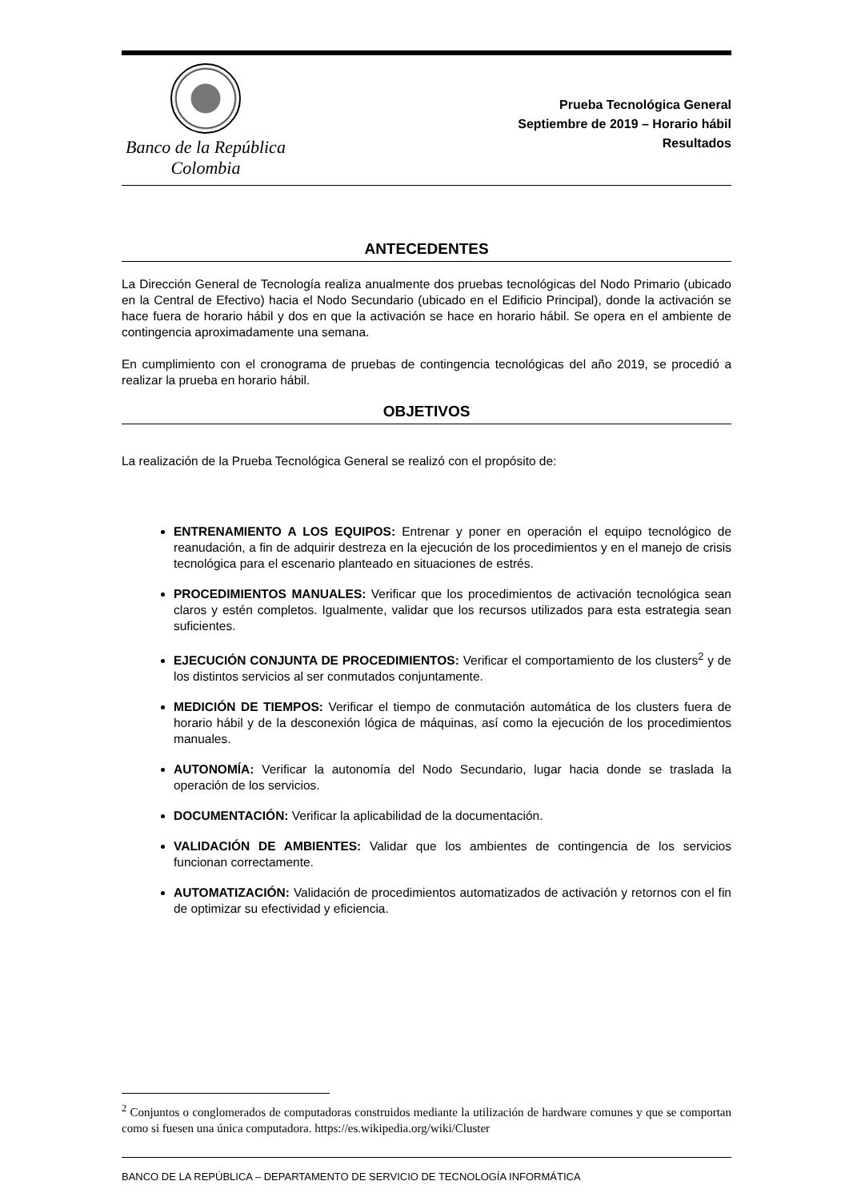Banco de la República
Colombia
Prueba Tecnológica General
Septiembre de 2019 – Horario hábil
Resultados
ANTECEDENTES
La Dirección General de Tecnología realiza anualmente dos pruebas tecnológicas del Nodo Primario (ubicado en la Central de Efectivo) hacia el Nodo Secundario (ubicado en el Edificio Principal), donde la activación se hace fuera de horario hábil y dos en que la activación se hace en horario hábil. Se opera en el ambiente de contingencia aproximadamente una semana.
En cumplimiento con el cronograma de pruebas de contingencia tecnológicas del año 2019, se procedió a realizar la prueba en horario hábil.
OBJETIVOS
La realización de la Prueba Tecnológica General se realizó con el propósito de:
ENTRENAMIENTO A LOS EQUIPOS: Entrenar y poner en operación el equipo tecnológico de reanudación, a fin de adquirir destreza en la ejecución de los procedimientos y en el manejo de crisis tecnológica para el escenario planteado en situaciones de estrés.
PROCEDIMIENTOS MANUALES: Verificar que los procedimientos de activación tecnológica sean claros y estén completos. Igualmente, validar que los recursos utilizados para esta estrategia sean suficientes.
EJECUCIÓN CONJUNTA DE PROCEDIMIENTOS: Verificar el comportamiento de los clusters<sup>2</sup> y de los distintos servicios al ser conmutados conjuntamente.
MEDICIÓN DE TIEMPOS: Verificar el tiempo de conmutación automática de los clusters fuera de horario hábil y de la desconexión lógica de máquinas, así como la ejecución de los procedimientos manuales.
AUTONOMÍA: Verificar la autonomía del Nodo Secundario, lugar hacia donde se traslada la operación de los servicios.
DOCUMENTACIÓN: Verificar la aplicabilidad de la documentación.
VALIDACIÓN DE AMBIENTES: Validar que los ambientes de contingencia de los servicios funcionan correctamente.
AUTOMATIZACIÓN: Validación de procedimientos automatizados de activación y retornos con el fin de optimizar su efectividad y eficiencia.
<sup>2</sup> Conjuntos o conglomerados de computadoras construidos mediante la utilización de hardware comunes y que se comportan como si fuesen una única computadora. https://es.wikipedia.org/wiki/Cluster
BANCO DE LA REPÚBLICA – DEPARTAMENTO DE SERVICIO DE TECNOLOGÍA INFORMÁTICA